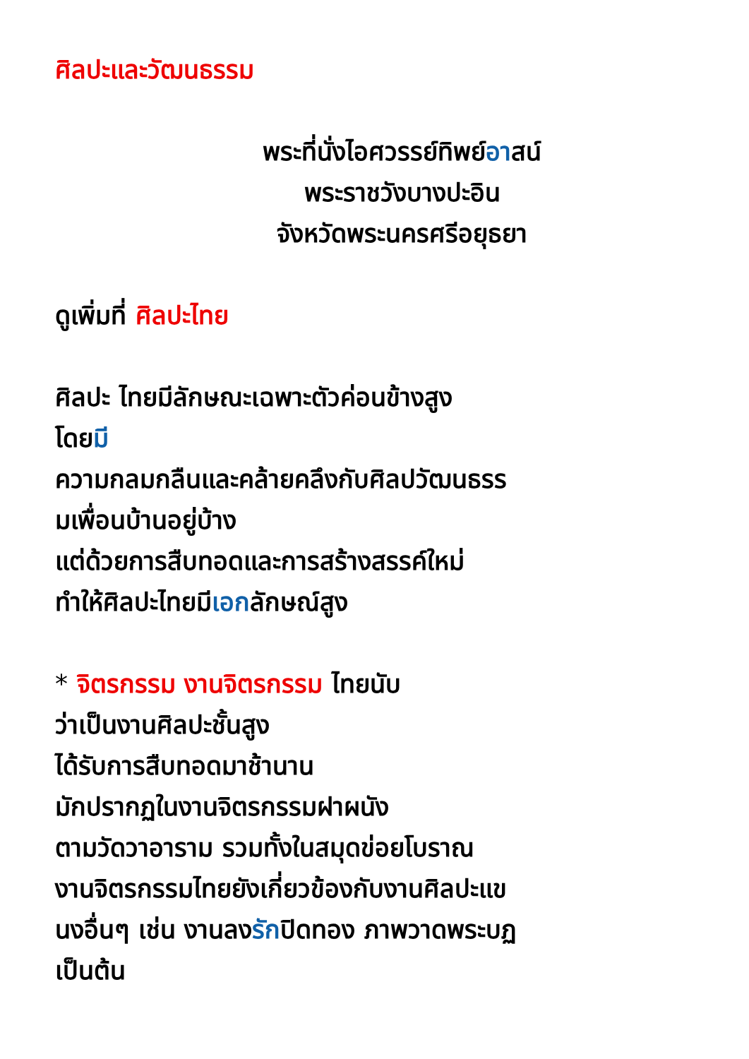ศิลปะและวัฒนธรรม
พระที่นั่งไอศวรรย์ทิพย์อาสน์
พระราชวังบางปะอิน
จังหวัดพระนครศรีอยุธยา
ดูเพิ่มที่ ศิลปะไทย
ศิลปะ ไทยมีลักษณะเฉพาะตัวค่อนข้างสูง
โดยมี
ความกลมกลืนและคล้ายคลึงกับศิลปวัฒนธรร
มเพื่อนบ้านอยู่บ้าง
แต่ด้วยการสืบทอดและการสร้างสรรค์ใหม่
ทำให้ศิลปะไทยมีเอกลักษณ์สูง
* จิตรกรรม งานจิตรกรรม ไทยนับ
ว่าเป็นงานศิลปะชั้นสูง
ได้รับการสืบทอดมาช้านาน
มักปรากฏในงานจิตรกรรมฝาผนัง
ตามวัดวาอาราม รวมทั้งในสมุดข่อยโบราณ
งานจิตรกรรมไทยยังเกี่ยวข้องกับงานศิลปะแข
นงอื่นๆ เช่น งานลงรักปิดทอง ภาพวาดพระบฏ
เป็นต้น